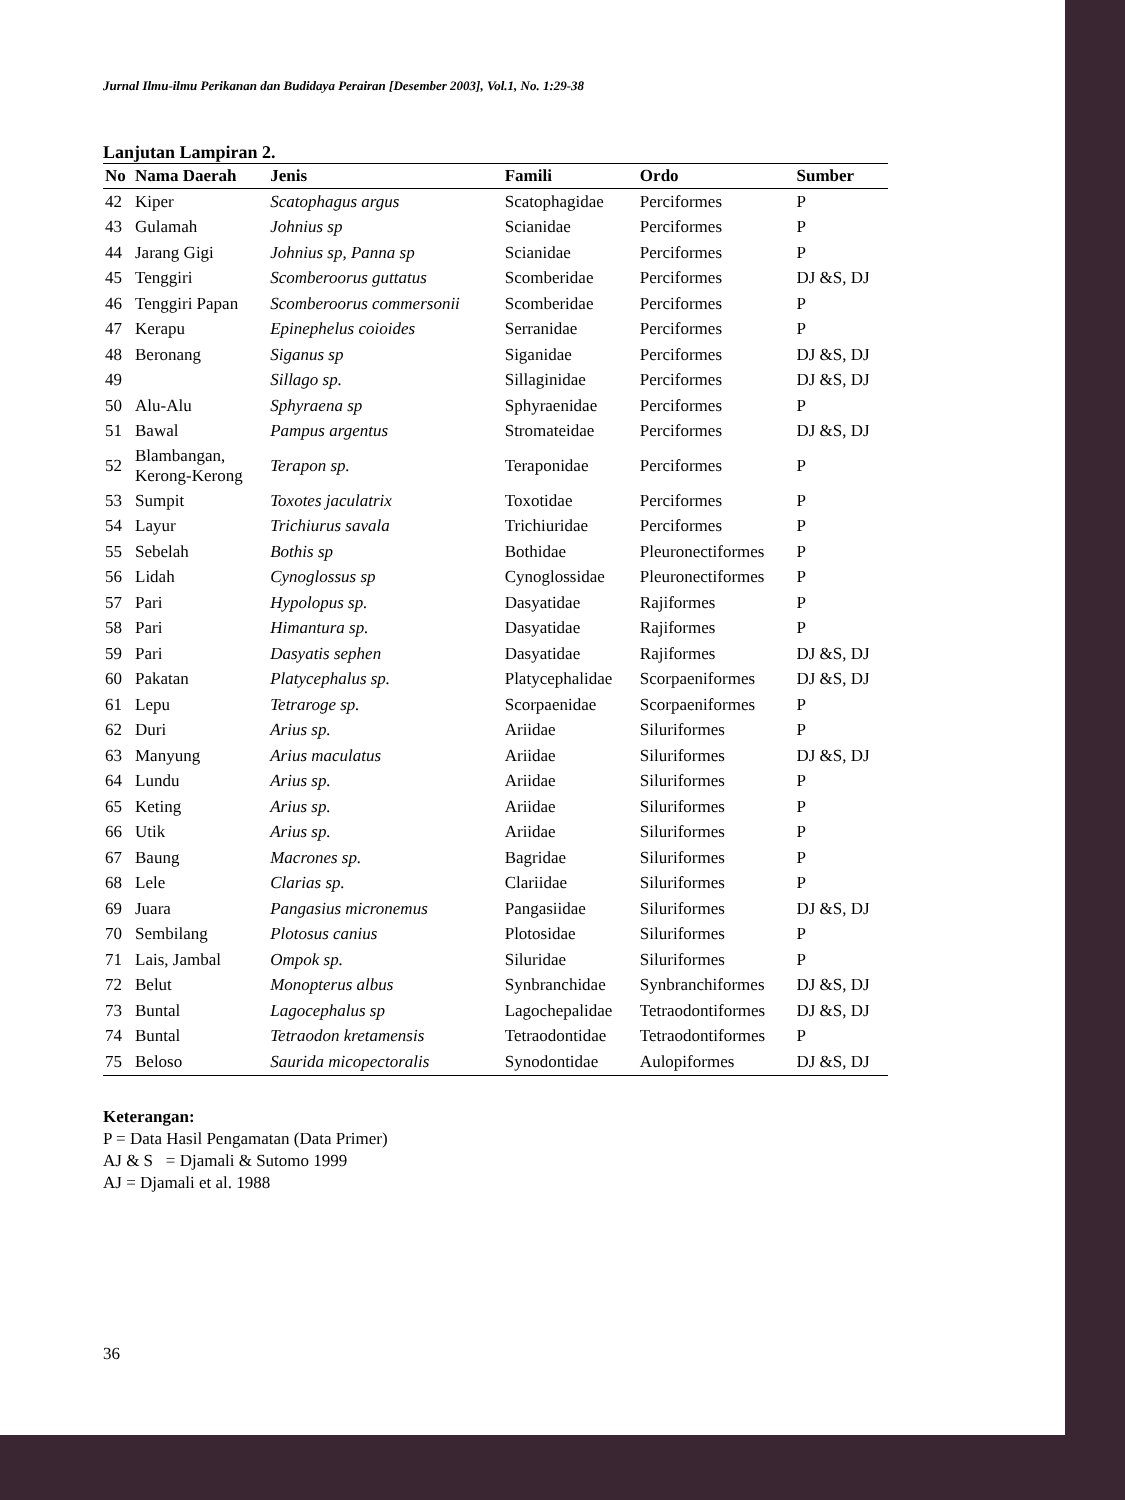Jurnal Ilmu-ilmu Perikanan dan Budidaya Perairan [Desember 2003], Vol.1, No. 1:29-38
Lanjutan Lampiran 2.
| No | Nama Daerah | Jenis | Famili | Ordo | Sumber |
| --- | --- | --- | --- | --- | --- |
| 42 | Kiper | Scatophagus argus | Scatophagidae | Perciformes | P |
| 43 | Gulamah | Johnius sp | Scianidae | Perciformes | P |
| 44 | Jarang Gigi | Johnius sp, Panna sp | Scianidae | Perciformes | P |
| 45 | Tenggiri | Scomberoorus guttatus | Scomberidae | Perciformes | DJ &S, DJ |
| 46 | Tenggiri Papan | Scomberoorus commersonii | Scomberidae | Perciformes | P |
| 47 | Kerapu | Epinephelus coioides | Serranidae | Perciformes | P |
| 48 | Beronang | Siganus sp | Siganidae | Perciformes | DJ &S, DJ |
| 49 | | Sillago sp. | Sillaginidae | Perciformes | DJ &S, DJ |
| 50 | Alu-Alu | Sphyraena sp | Sphyraenidae | Perciformes | P |
| 51 | Bawal | Pampus argentus | Stromateidae | Perciformes | DJ &S, DJ |
| 52 | Blambangan, Kerong-Kerong | Terapon sp. | Teraponidae | Perciformes | P |
| 53 | Sumpit | Toxotes jaculatrix | Toxotidae | Perciformes | P |
| 54 | Layur | Trichiurus savala | Trichiuridae | Perciformes | P |
| 55 | Sebelah | Bothis sp | Bothidae | Pleuronectiformes | P |
| 56 | Lidah | Cynoglossus sp | Cynoglossidae | Pleuronectiformes | P |
| 57 | Pari | Hypolopus sp. | Dasyatidae | Rajiformes | P |
| 58 | Pari | Himantura sp. | Dasyatidae | Rajiformes | P |
| 59 | Pari | Dasyatis sephen | Dasyatidae | Rajiformes | DJ &S, DJ |
| 60 | Pakatan | Platycephalus sp. | Platycephalidae | Scorpaeniformes | DJ &S, DJ |
| 61 | Lepu | Tetraroge sp. | Scorpaenidae | Scorpaeniformes | P |
| 62 | Duri | Arius sp. | Ariidae | Siluriformes | P |
| 63 | Manyung | Arius maculatus | Ariidae | Siluriformes | DJ &S, DJ |
| 64 | Lundu | Arius sp. | Ariidae | Siluriformes | P |
| 65 | Keting | Arius sp. | Ariidae | Siluriformes | P |
| 66 | Utik | Arius sp. | Ariidae | Siluriformes | P |
| 67 | Baung | Macrones sp. | Bagridae | Siluriformes | P |
| 68 | Lele | Clarias sp. | Clariidae | Siluriformes | P |
| 69 | Juara | Pangasius micronemus | Pangasiidae | Siluriformes | DJ &S, DJ |
| 70 | Sembilang | Plotosus canius | Plotosidae | Siluriformes | P |
| 71 | Lais, Jambal | Ompok sp. | Siluridae | Siluriformes | P |
| 72 | Belut | Monopterus albus | Synbranchidae | Synbranchiformes | DJ &S, DJ |
| 73 | Buntal | Lagocephalus sp | Lagochepalidae | Tetraodontiformes | DJ &S, DJ |
| 74 | Buntal | Tetraodon kretamensis | Tetraodontidae | Tetraodontiformes | P |
| 75 | Beloso | Saurida micopectoralis | Synodontidae | Aulopiformes | DJ &S, DJ |
Keterangan:
P = Data Hasil Pengamatan (Data Primer)
AJ & S = Djamali & Sutomo 1999
AJ = Djamali et al. 1988
36